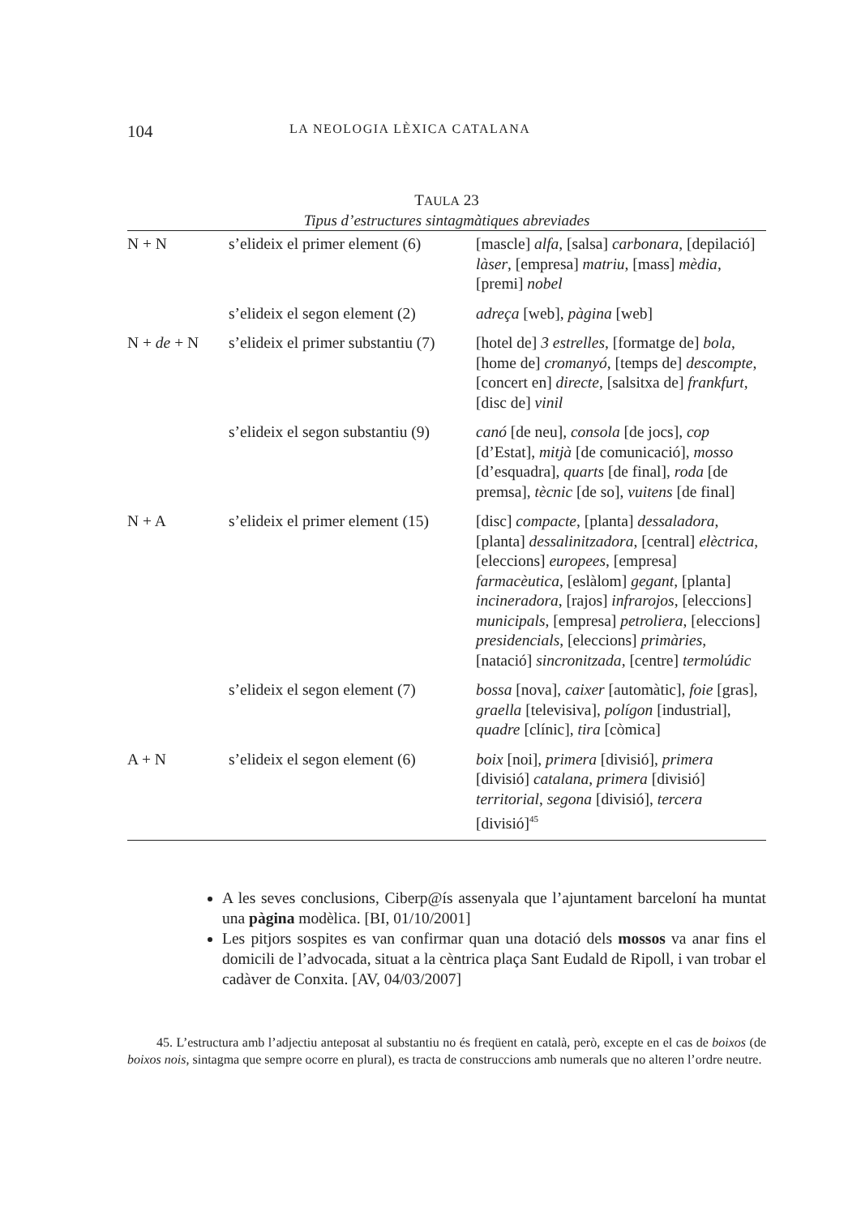104 LA NEOLOGIA LÈXICA CATALANA
TAULA 23
Tipus d’estructures sintagmàtiques abreviades
| N + N | s’elideix el primer element (6) | [mascle] alfa , [salsa] carbonara , [depilació] làser , [empresa] matriu , [mass] mèdia , [premi] nobel |
| | s’elideix el segon element (2) | adreça [web], pàgina [web] |
| N + de + N | s’elideix el primer substantiu (7) | [hotel de] 3 estrelles , [formatge de] bola , [home de] cromanyó , [temps de] descompte , [concert en] directe , [salsitxa de] frankfurt , [disc de] vinil |
| | s’elideix el segon substantiu (9) | canó [de neu], consola [de jocs], cop [d’Estat], mitjà [de comunicació], mosso [d’esquadra], quarts [de final], roda [de premsa], tècnic [de so], vuitens [de final] |
| N + A | s’elideix el primer element (15) | [disc] compacte , [planta] dessaladora , [planta] dessalinitzadora , [central] elèctrica , [eleccions] europees , [empresa] farmacèutica , [eslàlom] gegant , [planta] incineradora , [rajos] infrarojos , [eleccions] municipals , [empresa] petroliera , [eleccions] presidencials , [eleccions] primàries , [natació] sincronitzada , [centre] termolúdic |
| | s’elideix el segon element (7) | bossa [nova], caixer [automàtic], foie [gras], graella [televisiva], polígon [industrial], quadre [clínic], tira [còmica] |
| A + N | s’elideix el segon element (6) | boix [noi], primera [divisió], primera [divisió] catalana , primera [divisió] territorial , segona [divisió], tercera [divisió]<sup>45</sup> |
A les seves conclusions, Ciberp@ís assenyala que l’ajuntament barceloní ha muntat una pàgina modèlica. [BI, 01/10/2001]
Les pitjors sospites es van confirmar quan una dotació dels mossos va anar fins el domicili de l’advocada, situat a la cèntrica plaça Sant Eudald de Ripoll, i van trobar el cadàver de Conxita. [AV, 04/03/2007]
45. L’estructura amb l’adjectiu anteposat al substantiu no és freqüent en català, però, excepte en el cas de boixos (de boixos nois, sintagma que sempre ocorre en plural), es tracta de construccions amb numerals que no alteren l’ordre neutre.